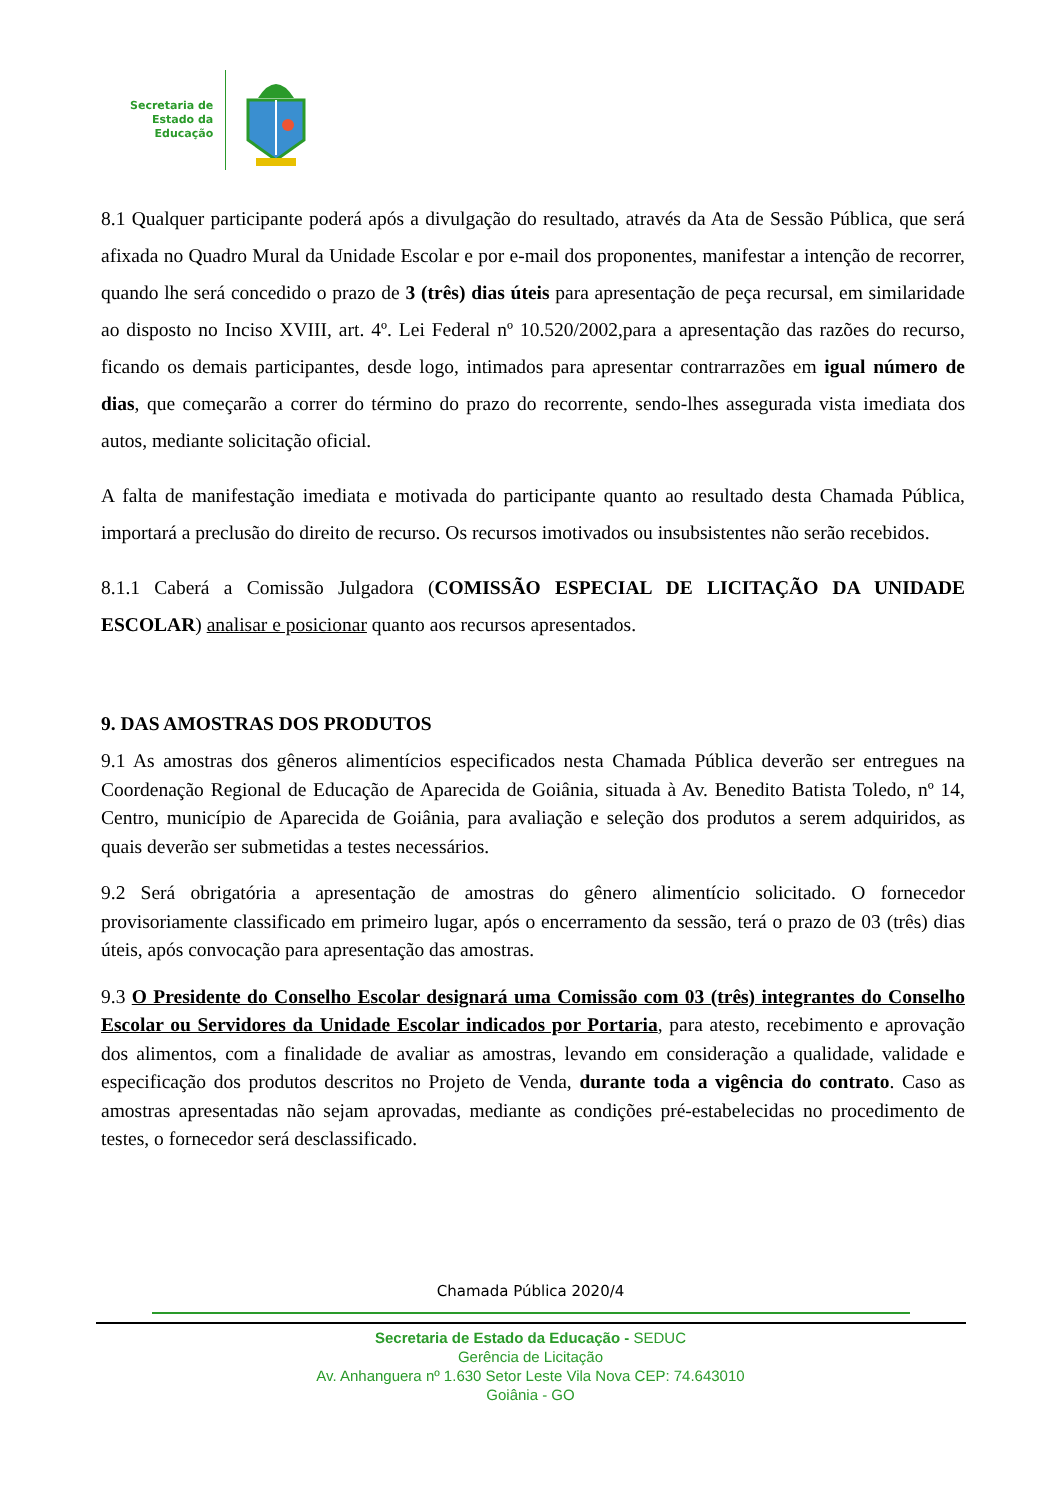Secretaria de
Estado da
Educação
8.1 Qualquer participante poderá após a divulgação do resultado, através da Ata de Sessão Pública, que será afixada no Quadro Mural da Unidade Escolar e por e-mail dos proponentes, manifestar a intenção de recorrer, quando lhe será concedido o prazo de 3 (três) dias úteis para apresentação de peça recursal, em similaridade ao disposto no Inciso XVIII, art. 4º. Lei Federal nº 10.520/2002,para a apresentação das razões do recurso, ficando os demais participantes, desde logo, intimados para apresentar contrarrazões em igual número de dias, que começarão a correr do término do prazo do recorrente, sendo-lhes assegurada vista imediata dos autos, mediante solicitação oficial.
A falta de manifestação imediata e motivada do participante quanto ao resultado desta Chamada Pública, importará a preclusão do direito de recurso. Os recursos imotivados ou insubsistentes não serão recebidos.
8.1.1 Caberá a Comissão Julgadora (COMISSÃO ESPECIAL DE LICITAÇÃO DA UNIDADE ESCOLAR) analisar e posicionar quanto aos recursos apresentados.
9. DAS AMOSTRAS DOS PRODUTOS
9.1 As amostras dos gêneros alimentícios especificados nesta Chamada Pública deverão ser entregues na Coordenação Regional de Educação de Aparecida de Goiânia, situada à Av. Benedito Batista Toledo, nº 14, Centro, município de Aparecida de Goiânia, para avaliação e seleção dos produtos a serem adquiridos, as quais deverão ser submetidas a testes necessários.
9.2 Será obrigatória a apresentação de amostras do gênero alimentício solicitado. O fornecedor provisoriamente classificado em primeiro lugar, após o encerramento da sessão, terá o prazo de 03 (três) dias úteis, após convocação para apresentação das amostras.
9.3 O Presidente do Conselho Escolar designará uma Comissão com 03 (três) integrantes do Conselho Escolar ou Servidores da Unidade Escolar indicados por Portaria, para atesto, recebimento e aprovação dos alimentos, com a finalidade de avaliar as amostras, levando em consideração a qualidade, validade e especificação dos produtos descritos no Projeto de Venda, durante toda a vigência do contrato. Caso as amostras apresentadas não sejam aprovadas, mediante as condições pré-estabelecidas no procedimento de testes, o fornecedor será desclassificado.
Chamada Pública 2020/4
Secretaria de Estado da Educação - SEDUC
Gerência de Licitação
Av. Anhanguera nº 1.630 Setor Leste Vila Nova CEP: 74.643010
Goiânia - GO